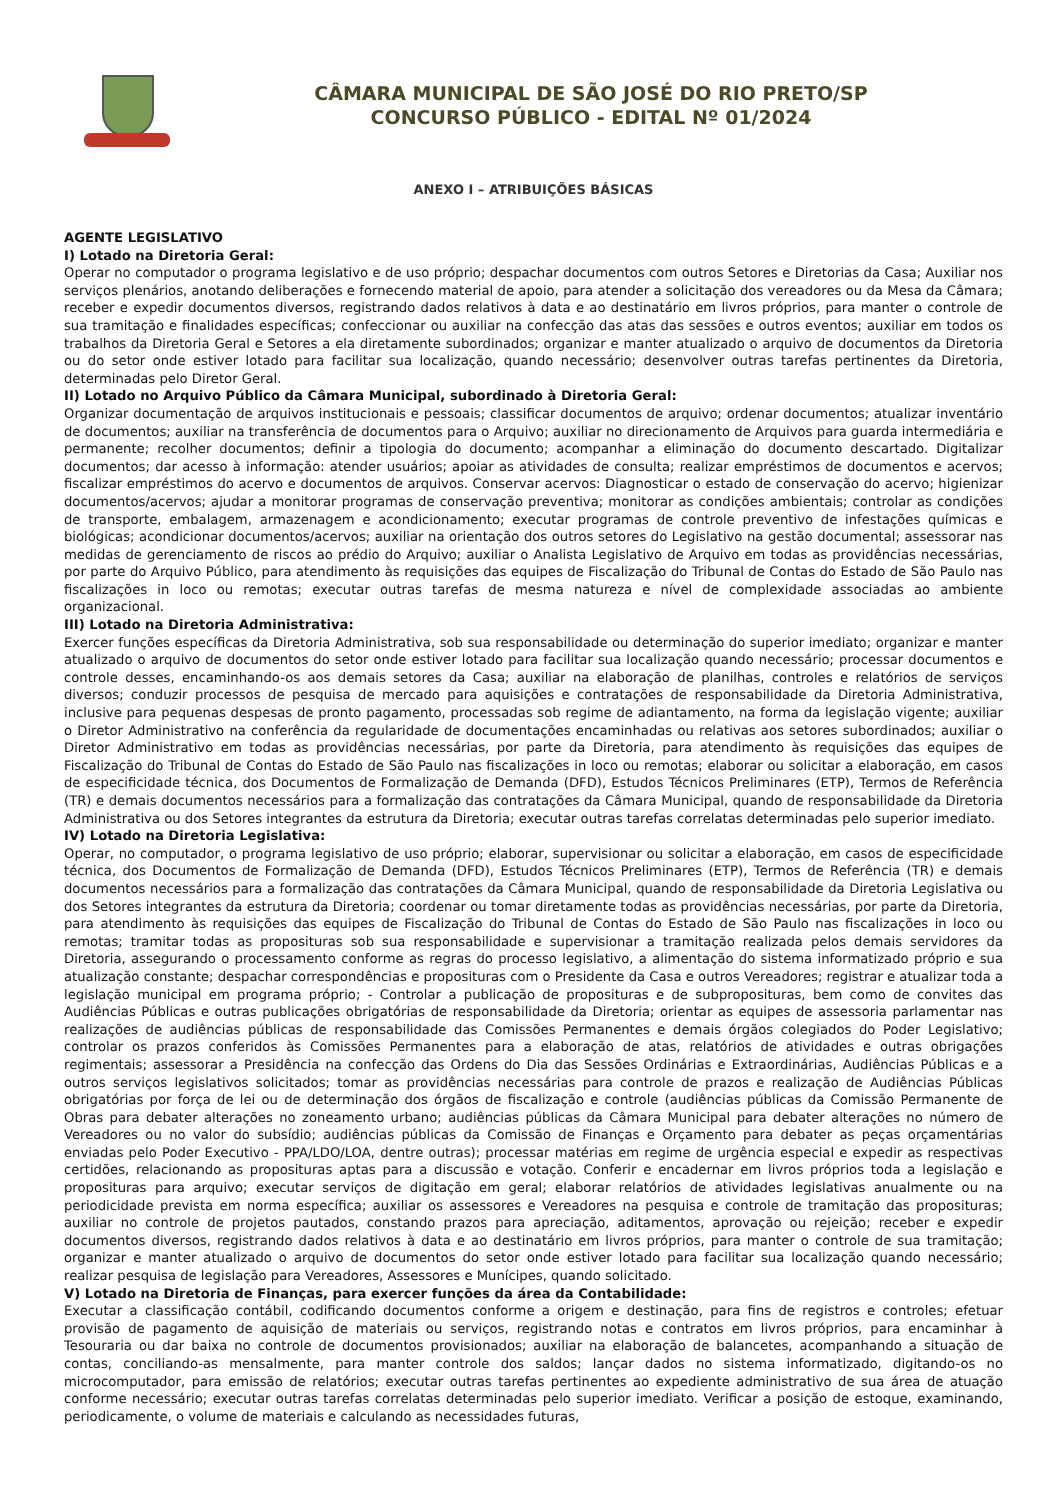CÂMARA MUNICIPAL DE SÃO JOSÉ DO RIO PRETO/SP
CONCURSO PÚBLICO - EDITAL Nº 01/2024
ANEXO I – ATRIBUIÇÕES BÁSICAS
AGENTE LEGISLATIVO
I) Lotado na Diretoria Geral:
Operar no computador o programa legislativo e de uso próprio; despachar documentos com outros Setores e Diretorias da Casa; Auxiliar nos serviços plenários, anotando deliberações e fornecendo material de apoio, para atender a solicitação dos vereadores ou da Mesa da Câmara; receber e expedir documentos diversos, registrando dados relativos à data e ao destinatário em livros próprios, para manter o controle de sua tramitação e finalidades específicas; confeccionar ou auxiliar na confecção das atas das sessões e outros eventos; auxiliar em todos os trabalhos da Diretoria Geral e Setores a ela diretamente subordinados; organizar e manter atualizado o arquivo de documentos da Diretoria ou do setor onde estiver lotado para facilitar sua localização, quando necessário; desenvolver outras tarefas pertinentes da Diretoria, determinadas pelo Diretor Geral.
II) Lotado no Arquivo Público da Câmara Municipal, subordinado à Diretoria Geral:
Organizar documentação de arquivos institucionais e pessoais; classificar documentos de arquivo; ordenar documentos; atualizar inventário de documentos; auxiliar na transferência de documentos para o Arquivo; auxiliar no direcionamento de Arquivos para guarda intermediária e permanente; recolher documentos; definir a tipologia do documento; acompanhar a eliminação do documento descartado. Digitalizar documentos; dar acesso à informação: atender usuários; apoiar as atividades de consulta; realizar empréstimos de documentos e acervos; fiscalizar empréstimos do acervo e documentos de arquivos. Conservar acervos: Diagnosticar o estado de conservação do acervo; higienizar documentos/acervos; ajudar a monitorar programas de conservação preventiva; monitorar as condições ambientais; controlar as condições de transporte, embalagem, armazenagem e acondicionamento; executar programas de controle preventivo de infestações químicas e biológicas; acondicionar documentos/acervos; auxiliar na orientação dos outros setores do Legislativo na gestão documental; assessorar nas medidas de gerenciamento de riscos ao prédio do Arquivo; auxiliar o Analista Legislativo de Arquivo em todas as providências necessárias, por parte do Arquivo Público, para atendimento às requisições das equipes de Fiscalização do Tribunal de Contas do Estado de São Paulo nas fiscalizações in loco ou remotas; executar outras tarefas de mesma natureza e nível de complexidade associadas ao ambiente organizacional.
III) Lotado na Diretoria Administrativa:
Exercer funções específicas da Diretoria Administrativa, sob sua responsabilidade ou determinação do superior imediato; organizar e manter atualizado o arquivo de documentos do setor onde estiver lotado para facilitar sua localização quando necessário; processar documentos e controle desses, encaminhando-os aos demais setores da Casa; auxiliar na elaboração de planilhas, controles e relatórios de serviços diversos; conduzir processos de pesquisa de mercado para aquisições e contratações de responsabilidade da Diretoria Administrativa, inclusive para pequenas despesas de pronto pagamento, processadas sob regime de adiantamento, na forma da legislação vigente; auxiliar o Diretor Administrativo na conferência da regularidade de documentações encaminhadas ou relativas aos setores subordinados; auxiliar o Diretor Administrativo em todas as providências necessárias, por parte da Diretoria, para atendimento às requisições das equipes de Fiscalização do Tribunal de Contas do Estado de São Paulo nas fiscalizações in loco ou remotas; elaborar ou solicitar a elaboração, em casos de especificidade técnica, dos Documentos de Formalização de Demanda (DFD), Estudos Técnicos Preliminares (ETP), Termos de Referência (TR) e demais documentos necessários para a formalização das contratações da Câmara Municipal, quando de responsabilidade da Diretoria Administrativa ou dos Setores integrantes da estrutura da Diretoria; executar outras tarefas correlatas determinadas pelo superior imediato.
IV) Lotado na Diretoria Legislativa:
Operar, no computador, o programa legislativo de uso próprio; elaborar, supervisionar ou solicitar a elaboração, em casos de especificidade técnica, dos Documentos de Formalização de Demanda (DFD), Estudos Técnicos Preliminares (ETP), Termos de Referência (TR) e demais documentos necessários para a formalização das contratações da Câmara Municipal, quando de responsabilidade da Diretoria Legislativa ou dos Setores integrantes da estrutura da Diretoria; coordenar ou tomar diretamente todas as providências necessárias, por parte da Diretoria, para atendimento às requisições das equipes de Fiscalização do Tribunal de Contas do Estado de São Paulo nas fiscalizações in loco ou remotas; tramitar todas as proposituras sob sua responsabilidade e supervisionar a tramitação realizada pelos demais servidores da Diretoria, assegurando o processamento conforme as regras do processo legislativo, a alimentação do sistema informatizado próprio e sua atualização constante; despachar correspondências e proposituras com o Presidente da Casa e outros Vereadores; registrar e atualizar toda a legislação municipal em programa próprio; - Controlar a publicação de proposituras e de subproposituras, bem como de convites das Audiências Públicas e outras publicações obrigatórias de responsabilidade da Diretoria; orientar as equipes de assessoria parlamentar nas realizações de audiências públicas de responsabilidade das Comissões Permanentes e demais órgãos colegiados do Poder Legislativo; controlar os prazos conferidos às Comissões Permanentes para a elaboração de atas, relatórios de atividades e outras obrigações regimentais; assessorar a Presidência na confecção das Ordens do Dia das Sessões Ordinárias e Extraordinárias, Audiências Públicas e a outros serviços legislativos solicitados; tomar as providências necessárias para controle de prazos e realização de Audiências Públicas obrigatórias por força de lei ou de determinação dos órgãos de fiscalização e controle (audiências públicas da Comissão Permanente de Obras para debater alterações no zoneamento urbano; audiências públicas da Câmara Municipal para debater alterações no número de Vereadores ou no valor do subsídio; audiências públicas da Comissão de Finanças e Orçamento para debater as peças orçamentárias enviadas pelo Poder Executivo - PPA/LDO/LOA, dentre outras); processar matérias em regime de urgência especial e expedir as respectivas certidões, relacionando as proposituras aptas para a discussão e votação. Conferir e encadernar em livros próprios toda a legislação e proposituras para arquivo; executar serviços de digitação em geral; elaborar relatórios de atividades legislativas anualmente ou na periodicidade prevista em norma específica; auxiliar os assessores e Vereadores na pesquisa e controle de tramitação das proposituras; auxiliar no controle de projetos pautados, constando prazos para apreciação, aditamentos, aprovação ou rejeição; receber e expedir documentos diversos, registrando dados relativos à data e ao destinatário em livros próprios, para manter o controle de sua tramitação; organizar e manter atualizado o arquivo de documentos do setor onde estiver lotado para facilitar sua localização quando necessário; realizar pesquisa de legislação para Vereadores, Assessores e Munícipes, quando solicitado.
V) Lotado na Diretoria de Finanças, para exercer funções da área da Contabilidade:
Executar a classificação contábil, codificando documentos conforme a origem e destinação, para fins de registros e controles; efetuar provisão de pagamento de aquisição de materiais ou serviços, registrando notas e contratos em livros próprios, para encaminhar à Tesouraria ou dar baixa no controle de documentos provisionados; auxiliar na elaboração de balancetes, acompanhando a situação de contas, conciliando-as mensalmente, para manter controle dos saldos; lançar dados no sistema informatizado, digitando-os no microcomputador, para emissão de relatórios; executar outras tarefas pertinentes ao expediente administrativo de sua área de atuação conforme necessário; executar outras tarefas correlatas determinadas pelo superior imediato. Verificar a posição de estoque, examinando, periodicamente, o volume de materiais e calculando as necessidades futuras,